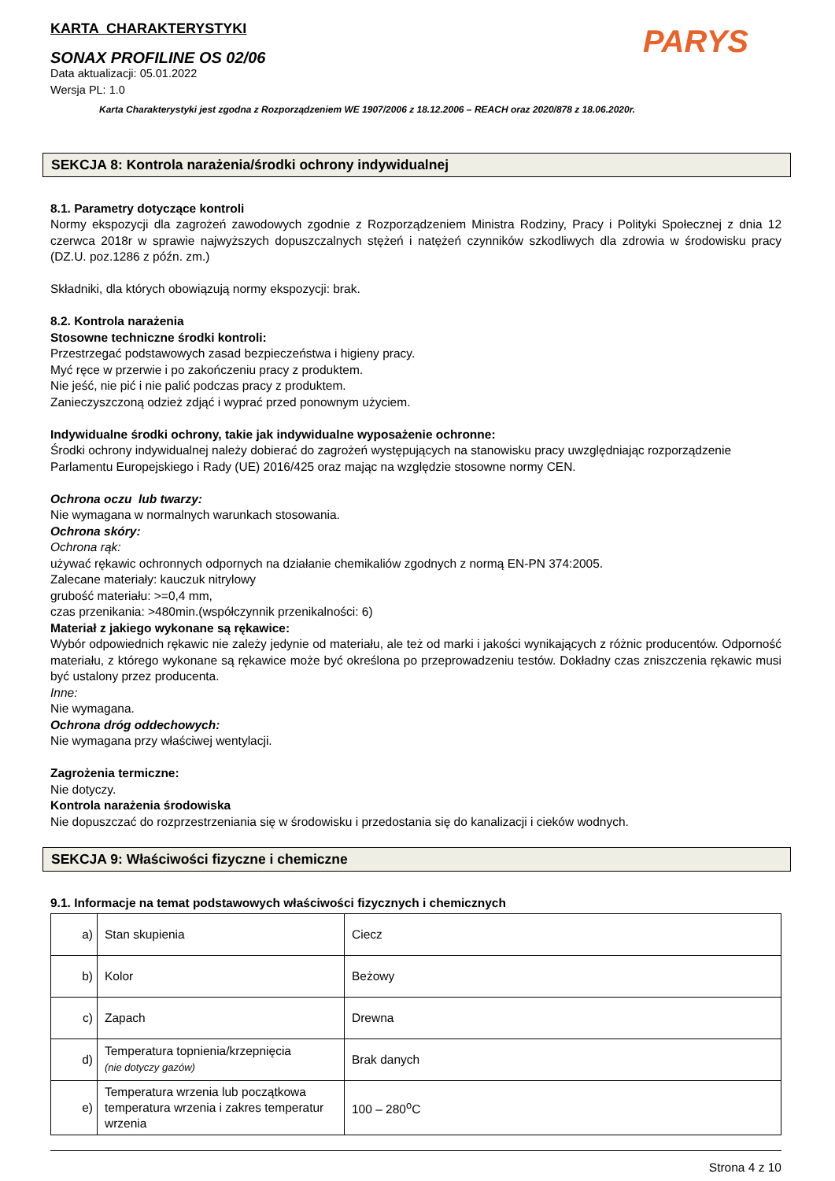PARYS
KARTA CHARAKTERYSTYKI
SONAX PROFILINE OS 02/06
Data aktualizacji: 05.01.2022
Wersja PL: 1.0
Karta Charakterystyki jest zgodna z Rozporządzeniem WE 1907/2006 z 18.12.2006 – REACH oraz 2020/878 z 18.06.2020r.
SEKCJA 8: Kontrola narażenia/środki ochrony indywidualnej
8.1. Parametry dotyczące kontroli
Normy ekspozycji dla zagrożeń zawodowych zgodnie z Rozporządzeniem Ministra Rodziny, Pracy i Polityki Społecznej z dnia 12 czerwca 2018r w sprawie najwyższych dopuszczalnych stężeń i natężeń czynników szkodliwych dla zdrowia w środowisku pracy (DZ.U. poz.1286 z późn. zm.)
Składniki, dla których obowiązują normy ekspozycji: brak.
8.2. Kontrola narażenia
Stosowne techniczne środki kontroli:
Przestrzegać podstawowych zasad bezpieczeństwa i higieny pracy.
Myć ręce w przerwie i po zakończeniu pracy z produktem.
Nie jeść, nie pić i nie palić podczas pracy z produktem.
Zanieczyszczoną odzież zdjąć i wyprać przed ponownym użyciem.
Indywidualne środki ochrony, takie jak indywidualne wyposażenie ochronne:
Środki ochrony indywidualnej należy dobierać do zagrożeń występujących na stanowisku pracy uwzględniając rozporządzenie Parlamentu Europejskiego i Rady (UE) 2016/425 oraz mając na względzie stosowne normy CEN.
Ochrona oczu lub twarzy:
Nie wymagana w normalnych warunkach stosowania.
Ochrona skóry:
Ochrona rąk:
używać rękawic ochronnych odpornych na działanie chemikaliów zgodnych z normą EN-PN 374:2005.
Zalecane materiały: kauczuk nitrylowy
grubość materiału: >=0,4 mm,
czas przenikania: >480min.(współczynnik przenikalności: 6)
Materiał z jakiego wykonane są rękawice:
Wybór odpowiednich rękawic nie zależy jedynie od materiału, ale też od marki i jakości wynikających z różnic producentów. Odporność materiału, z którego wykonane są rękawice może być określona po przeprowadzeniu testów. Dokładny czas zniszczenia rękawic musi być ustalony przez producenta.
Inne:
Nie wymagana.
Ochrona dróg oddechowych:
Nie wymagana przy właściwej wentylacji.
Zagrożenia termiczne:
Nie dotyczy.
Kontrola narażenia środowiska
Nie dopuszczać do rozprzestrzeniania się w środowisku i przedostania się do kanalizacji i cieków wodnych.
SEKCJA 9: Właściwości fizyczne i chemiczne
9.1. Informacje na temat podstawowych właściwości fizycznych i chemicznych
| a) | Stan skupienia | Ciecz |
| b) | Kolor | Beżowy |
| c) | Zapach | Drewna |
| d) | Temperatura topnienia/krzepnięcia (nie dotyczy gazów) | Brak danych |
| e) | Temperatura wrzenia lub początkowa temperatura wrzenia i zakres temperatur wrzenia | 100 – 280<sup>o</sup>C |
Strona 4 z 10